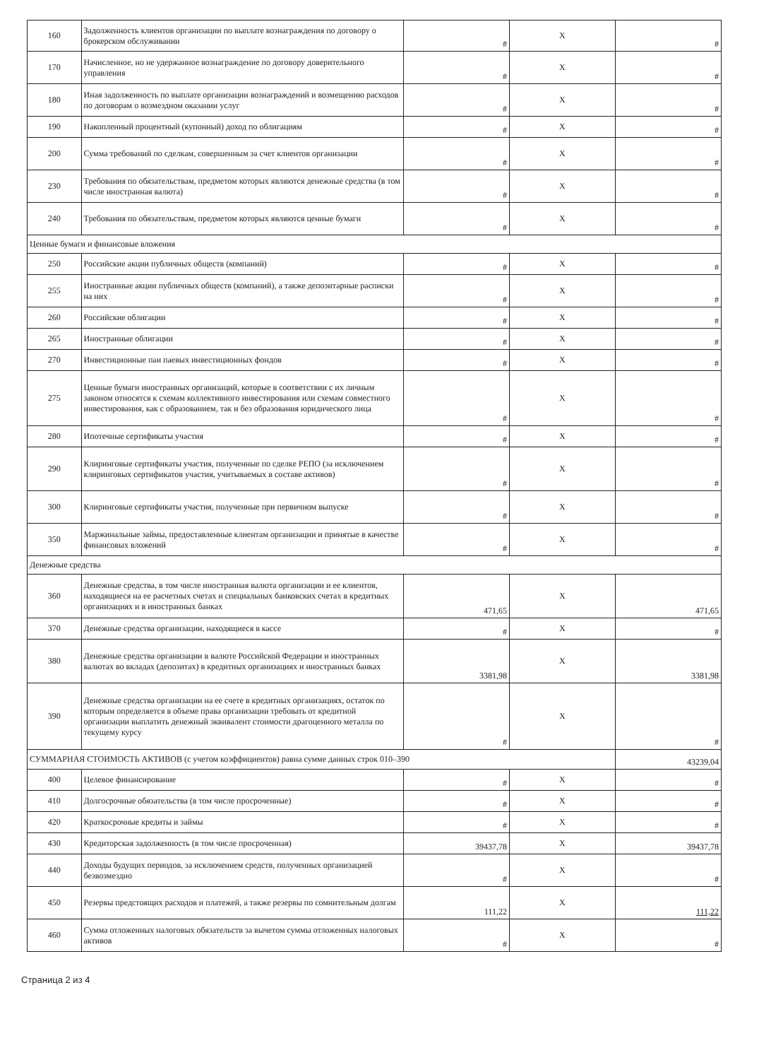| 160 | Задолженность клиентов организации по выплате вознаграждения по договору о брокерском обслуживании | # | X | # |
| 170 | Начисленное, но не удержанное вознаграждение по договору доверительного управления | # | X | # |
| 180 | Иная задолженность по выплате организации вознаграждений и возмещению расходов по договорам о возмездном оказании услуг | # | X | # |
| 190 | Накопленный процентный (купонный) доход по облигациям | # | X | # |
| 200 | Сумма требований по сделкам, совершенным за счет клиентов организации | # | X | # |
| 230 | Требования по обязательствам, предметом которых являются денежные средства (в том числе иностранная валюта) | # | X | # |
| 240 | Требования по обязательствам, предметом которых являются ценные бумаги | # | X | # |
| Ценные бумаги и финансовые вложения | | | | |
| 250 | Российские акции публичных обществ (компаний) | # | X | # |
| 255 | Иностранные акции публичных обществ (компаний), а также депозитарные расписки на них | # | X | # |
| 260 | Российские облигации | # | X | # |
| 265 | Иностранные облигации | # | X | # |
| 270 | Инвестиционные паи паевых инвестиционных фондов | # | X | # |
| 275 | Ценные бумаги иностранных организаций, которые в соответствии с их личным законом относятся к схемам коллективного инвестирования или схемам совместного инвестирования, как с образованием, так и без образования юридического лица | # | X | # |
| 280 | Ипотечные сертификаты участия | # | X | # |
| 290 | Клиринговые сертификаты участия, полученные по сделке РЕПО (за исключением клиринговых сертификатов участия, учитываемых в составе активов) | # | X | # |
| 300 | Клиринговые сертификаты участия, полученные при первичном выпуске | # | X | # |
| 350 | Маржинальные займы, предоставленные клиентам организации и принятые в качестве финансовых вложений | # | X | # |
| Денежные средства | | | | |
| 360 | Денежные средства, в том числе иностранная валюта организации и ее клиентов, находящиеся на ее расчетных счетах и специальных банковских счетах в кредитных организациях и в иностранных банках | 471,65 | X | 471,65 |
| 370 | Денежные средства организации, находящиеся в кассе | # | X | # |
| 380 | Денежные средства организации в валюте Российской Федерации и иностранных валютах во вкладах (депозитах) в кредитных организациях и иностранных банках | 3381,98 | X | 3381,98 |
| 390 | Денежные средства организации на ее счете в кредитных организациях, остаток по которым определяется в объеме права организации требовать от кредитной организации выплатить денежный эквивалент стоимости драгоценного металла по текущему курсу | # | X | # |
| СУММАРНАЯ СТОИМОСТЬ АКТИВОВ (с учетом коэффициентов) равна сумме данных строк 010–390 | | | | 43239,04 |
| 400 | Целевое финансирование | # | X | # |
| 410 | Долгосрочные обязательства (в том числе просроченные) | # | X | # |
| 420 | Краткосрочные кредиты и займы | # | X | # |
| 430 | Кредиторская задолженность (в том числе просроченная) | 39437,78 | X | 39437,78 |
| 440 | Доходы будущих периодов, за исключением средств, полученных организацией безвозмездно | # | X | # |
| 450 | Резервы предстоящих расходов и платежей, а также резервы по сомнительным долгам | 111,22 | X | 111,22 |
| 460 | Сумма отложенных налоговых обязательств за вычетом суммы отложенных налоговых активов | # | X | # |
Страница 2 из 4